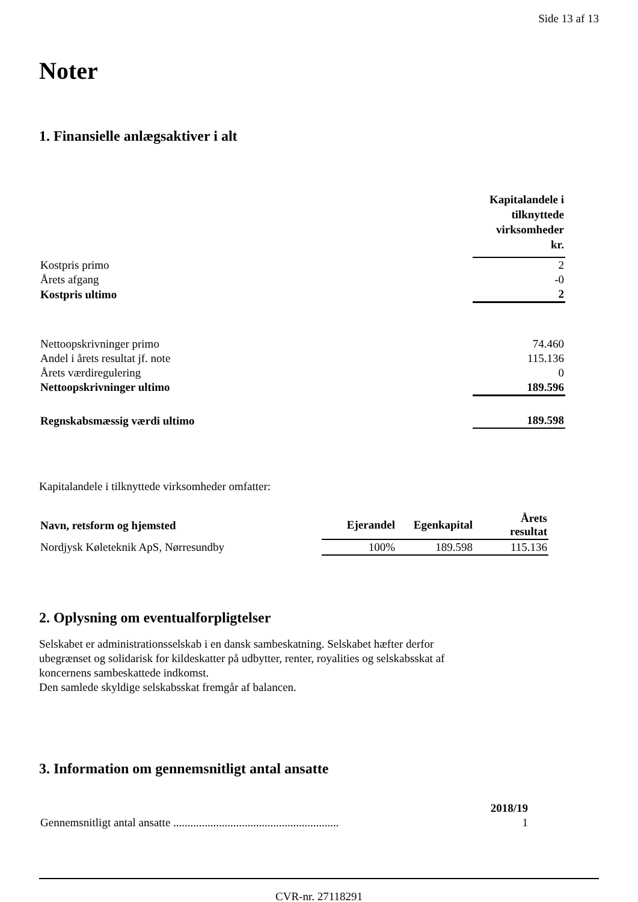Side 13 af 13
Noter
1. Finansielle anlægsaktiver i alt
| | Kapitalandele i tilknyttede virksomheder kr. |
| Kostpris primo | 2 |
| Årets afgang | -0 |
| Kostpris ultimo | 2 |
| Nettoopskrivninger primo | 74.460 |
| Andel i årets resultat jf. note | 115.136 |
| Årets værdiregulering | 0 |
| Nettoopskrivninger ultimo | 189.596 |
| Regnskabsmæssig værdi ultimo | 189.598 |
Kapitalandele i tilknyttede virksomheder omfatter:
| Navn, retsform og hjemsted | Ejerandel | Egenkapital | Årets resultat |
| --- | --- | --- | --- |
| Nordjysk Køleteknik ApS, Nørresundby | 100% | 189.598 | 115.136 |
2. Oplysning om eventualforpligtelser
Selskabet er administrationsselskab i en dansk sambeskatning. Selskabet hæfter derfor
ubegrænset og solidarisk for kildeskatter på udbytter, renter, royalities og selskabsskat af
koncernens sambeskattede indkomst.
Den samlede skyldige selskabsskat fremgår af balancen.
3. Information om gennemsnitligt antal ansatte
| | 2018/19 |
| Gennemsnitligt antal ansatte .......................................................... | 1 |
CVR-nr. 27118291